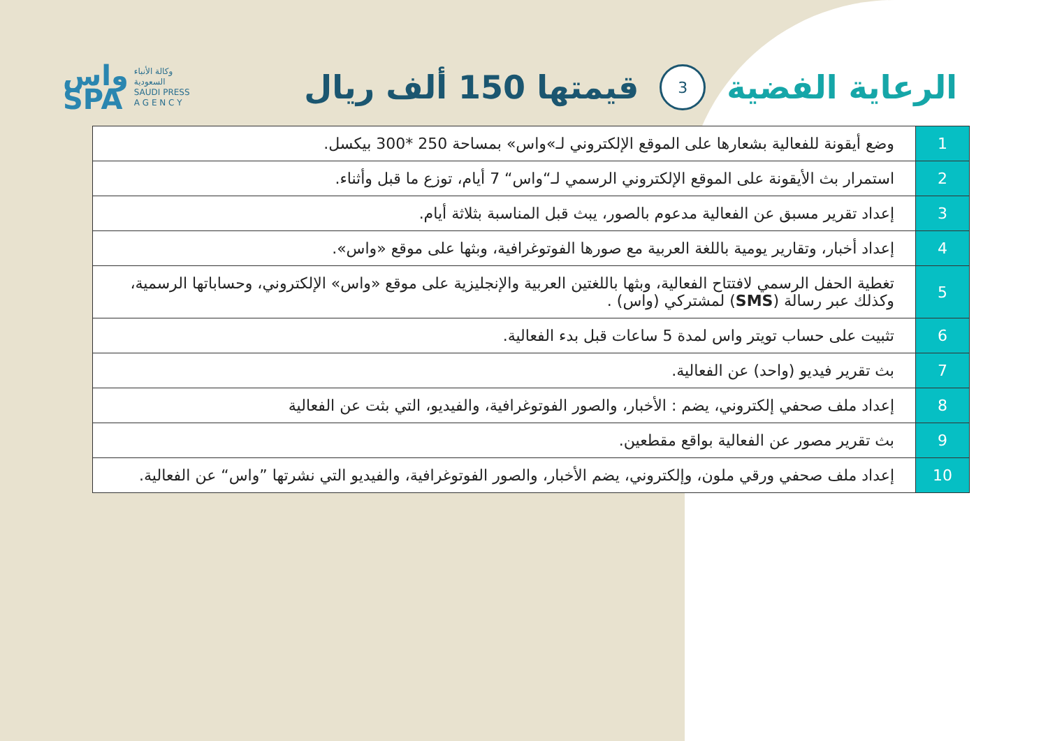واس
SPA
وكالة الأنباء
السعودية
SAUDI PRESS
A G E N C Y
الرعاية الفضية 3 قيمتها 150 ألف ريال
| 1 | وضع أيقونة للفعالية بشعارها على الموقع الإلكتروني لـ»واس» بمساحة 250 *300 بيكسل. |
| 2 | استمرار بث الأيقونة على الموقع الإلكتروني الرسمي لـ“واس“ 7 أيام، توزع ما قبل وأثناء. |
| 3 | إعداد تقرير مسبق عن الفعالية مدعوم بالصور، يبث قبل المناسبة بثلاثة أيام. |
| 4 | إعداد أخبار، وتقارير يومية باللغة العربية مع صورها الفوتوغرافية، وبثها على موقع «واس». |
| 5 | تغطية الحفل الرسمي لافتتاح الفعالية، وبثها باللغتين العربية والإنجليزية على موقع «واس» الإلكتروني، وحساباتها الرسمية، وكذلك عبر رسالة ( SMS ) لمشتركي (واس) . |
| 6 | تثبيت على حساب تويتر واس لمدة 5 ساعات قبل بدء الفعالية. |
| 7 | بث تقرير فيديو (واحد) عن الفعالية. |
| 8 | إعداد ملف صحفي إلكتروني، يضم : الأخبار، والصور الفوتوغرافية، والفيديو، التي بثت عن الفعالية |
| 9 | بث تقرير مصور عن الفعالية بواقع مقطعين. |
| 10 | إعداد ملف صحفي ورقي ملون، وإلكتروني، يضم الأخبار، والصور الفوتوغرافية، والفيديو التي نشرتها ”واس“ عن الفعالية. |